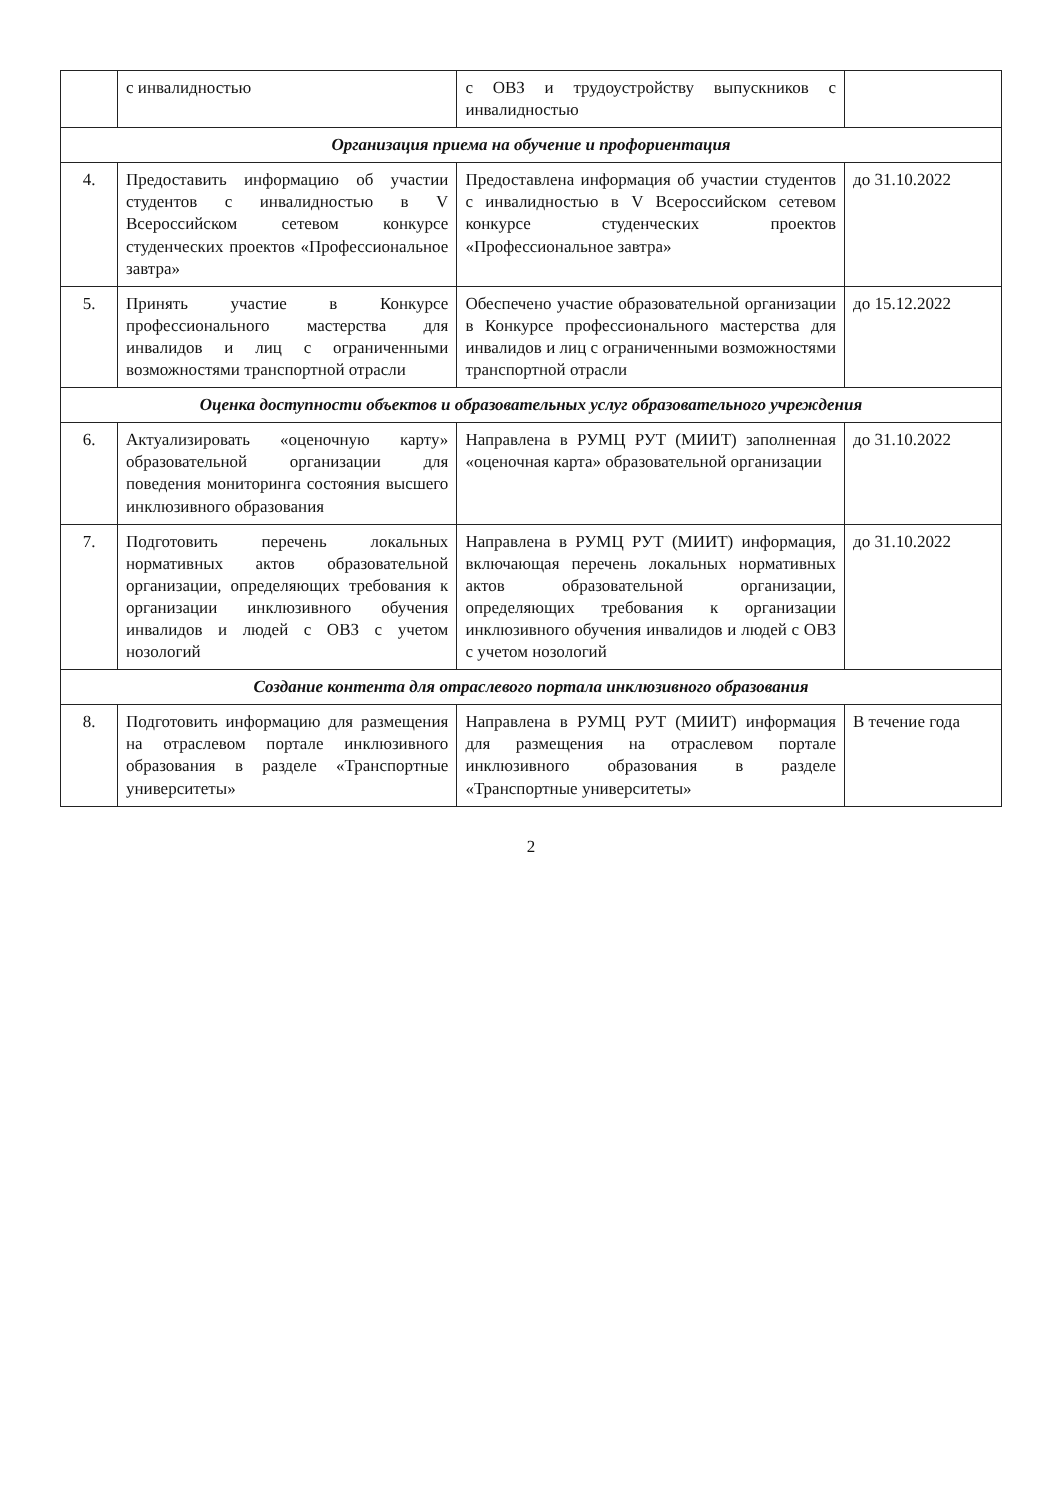| | с инвалидностью | с ОВЗ и трудоустройству выпускников с инвалидностью | |
| Организация приема на обучение и профориентация | | | |
| 4. | Предоставить информацию об участии студентов с инвалидностью в V Всероссийском сетевом конкурсе студенческих проектов «Профессиональное завтра» | Предоставлена информация об участии студентов с инвалидностью в V Всероссийском сетевом конкурсе студенческих проектов «Профессиональное завтра» | до 31.10.2022 |
| 5. | Принять участие в Конкурсе профессионального мастерства для инвалидов и лиц с ограниченными возможностями транспортной отрасли | Обеспечено участие образовательной организации в Конкурсе профессионального мастерства для инвалидов и лиц с ограниченными возможностями транспортной отрасли | до 15.12.2022 |
| Оценка доступности объектов и образовательных услуг образовательного учреждения | | | |
| 6. | Актуализировать «оценочную карту» образовательной организации для поведения мониторинга состояния высшего инклюзивного образования | Направлена в РУМЦ РУТ (МИИТ) заполненная «оценочная карта» образовательной организации | до 31.10.2022 |
| 7. | Подготовить перечень локальных нормативных актов образовательной организации, определяющих требования к организации инклюзивного обучения инвалидов и людей с ОВЗ с учетом нозологий | Направлена в РУМЦ РУТ (МИИТ) информация, включающая перечень локальных нормативных актов образовательной организации, определяющих требования к организации инклюзивного обучения инвалидов и людей с ОВЗ с учетом нозологий | до 31.10.2022 |
| Создание контента для отраслевого портала инклюзивного образования | | | |
| 8. | Подготовить информацию для размещения на отраслевом портале инклюзивного образования в разделе «Транспортные университеты» | Направлена в РУМЦ РУТ (МИИТ) информация для размещения на отраслевом портале инклюзивного образования в разделе «Транспортные университеты» | В течение года |
2